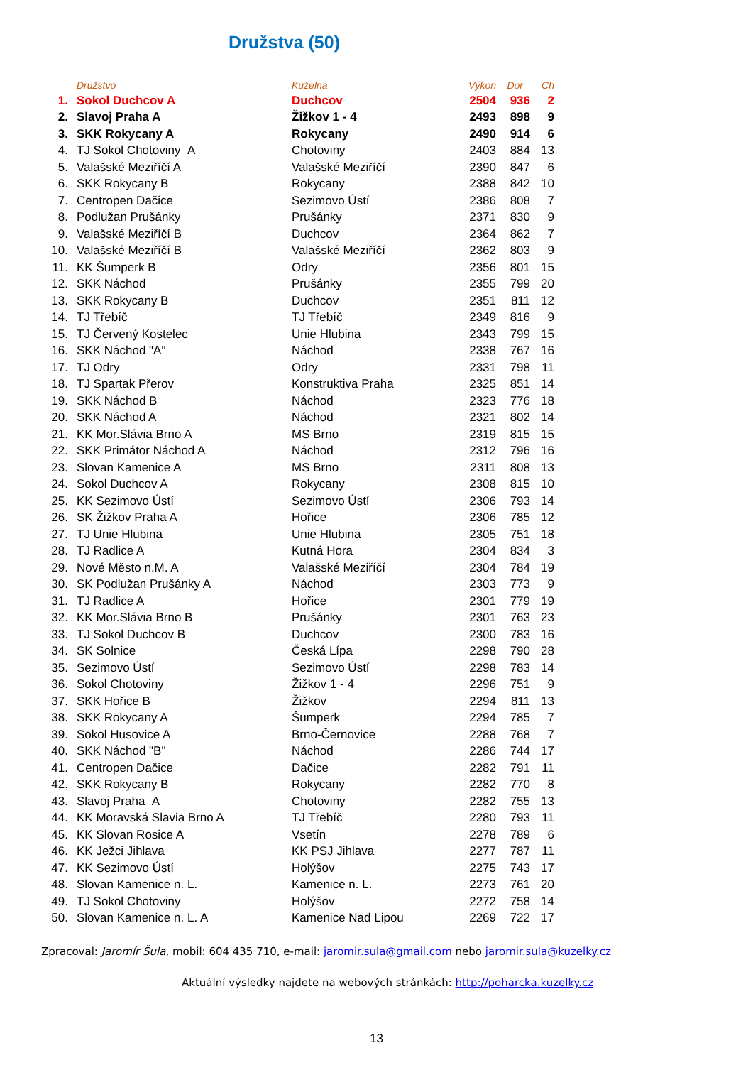Družstva (50)
| | Družstvo | Kuželna | Výkon | Dor | Ch |
| --- | --- | --- | --- | --- | --- |
| 1. | Sokol Duchcov A | Duchcov | 2504 | 936 | 2 |
| 2. | Slavoj Praha A | Žižkov 1 - 4 | 2493 | 898 | 9 |
| 3. | SKK Rokycany A | Rokycany | 2490 | 914 | 6 |
| 4. | TJ Sokol Chotoviny A | Chotoviny | 2403 | 884 | 13 |
| 5. | Valašské Meziříčí A | Valašské Meziříčí | 2390 | 847 | 6 |
| 6. | SKK Rokycany B | Rokycany | 2388 | 842 | 10 |
| 7. | Centropen Dačice | Sezimovo Ústí | 2386 | 808 | 7 |
| 8. | Podlužan Prušánky | Prušánky | 2371 | 830 | 9 |
| 9. | Valašské Meziříčí B | Duchcov | 2364 | 862 | 7 |
| 10. | Valašské Meziříčí B | Valašské Meziříčí | 2362 | 803 | 9 |
| 11. | KK Šumperk B | Odry | 2356 | 801 | 15 |
| 12. | SKK Náchod | Prušánky | 2355 | 799 | 20 |
| 13. | SKK Rokycany B | Duchcov | 2351 | 811 | 12 |
| 14. | TJ Třebíč | TJ Třebíč | 2349 | 816 | 9 |
| 15. | TJ Červený Kostelec | Unie Hlubina | 2343 | 799 | 15 |
| 16. | SKK Náchod "A" | Náchod | 2338 | 767 | 16 |
| 17. | TJ Odry | Odry | 2331 | 798 | 11 |
| 18. | TJ Spartak Přerov | Konstruktiva Praha | 2325 | 851 | 14 |
| 19. | SKK Náchod B | Náchod | 2323 | 776 | 18 |
| 20. | SKK Náchod A | Náchod | 2321 | 802 | 14 |
| 21. | KK Mor.Slávia Brno A | MS Brno | 2319 | 815 | 15 |
| 22. | SKK Primátor Náchod A | Náchod | 2312 | 796 | 16 |
| 23. | Slovan Kamenice A | MS Brno | 2311 | 808 | 13 |
| 24. | Sokol Duchcov A | Rokycany | 2308 | 815 | 10 |
| 25. | KK Sezimovo Ústí | Sezimovo Ústí | 2306 | 793 | 14 |
| 26. | SK Žižkov Praha A | Hořice | 2306 | 785 | 12 |
| 27. | TJ Unie Hlubina | Unie Hlubina | 2305 | 751 | 18 |
| 28. | TJ Radlice A | Kutná Hora | 2304 | 834 | 3 |
| 29. | Nové Město n.M. A | Valašské Meziříčí | 2304 | 784 | 19 |
| 30. | SK Podlužan Prušánky A | Náchod | 2303 | 773 | 9 |
| 31. | TJ Radlice A | Hořice | 2301 | 779 | 19 |
| 32. | KK Mor.Slávia Brno B | Prušánky | 2301 | 763 | 23 |
| 33. | TJ Sokol Duchcov B | Duchcov | 2300 | 783 | 16 |
| 34. | SK Solnice | Česká Lípa | 2298 | 790 | 28 |
| 35. | Sezimovo Ústí | Sezimovo Ústí | 2298 | 783 | 14 |
| 36. | Sokol Chotoviny | Žižkov 1 - 4 | 2296 | 751 | 9 |
| 37. | SKK Hořice B | Žižkov | 2294 | 811 | 13 |
| 38. | SKK Rokycany A | Šumperk | 2294 | 785 | 7 |
| 39. | Sokol Husovice A | Brno-Černovice | 2288 | 768 | 7 |
| 40. | SKK Náchod "B" | Náchod | 2286 | 744 | 17 |
| 41. | Centropen Dačice | Dačice | 2282 | 791 | 11 |
| 42. | SKK Rokycany B | Rokycany | 2282 | 770 | 8 |
| 43. | Slavoj Praha A | Chotoviny | 2282 | 755 | 13 |
| 44. | KK Moravská Slavia Brno A | TJ Třebíč | 2280 | 793 | 11 |
| 45. | KK Slovan Rosice A | Vsetín | 2278 | 789 | 6 |
| 46. | KK Ježci Jihlava | KK PSJ Jihlava | 2277 | 787 | 11 |
| 47. | KK Sezimovo Ústí | Holýšov | 2275 | 743 | 17 |
| 48. | Slovan Kamenice n. L. | Kamenice n. L. | 2273 | 761 | 20 |
| 49. | TJ Sokol Chotoviny | Holýšov | 2272 | 758 | 14 |
| 50. | Slovan Kamenice n. L. A | Kamenice Nad Lipou | 2269 | 722 | 17 |
Zpracoval: Jaromír Šula, mobil: 604 435 710, e-mail: jaromir.sula@gmail.com nebo jaromir.sula@kuzelky.cz
Aktuální výsledky najdete na webových stránkách: http://poharcka.kuzelky.cz
13